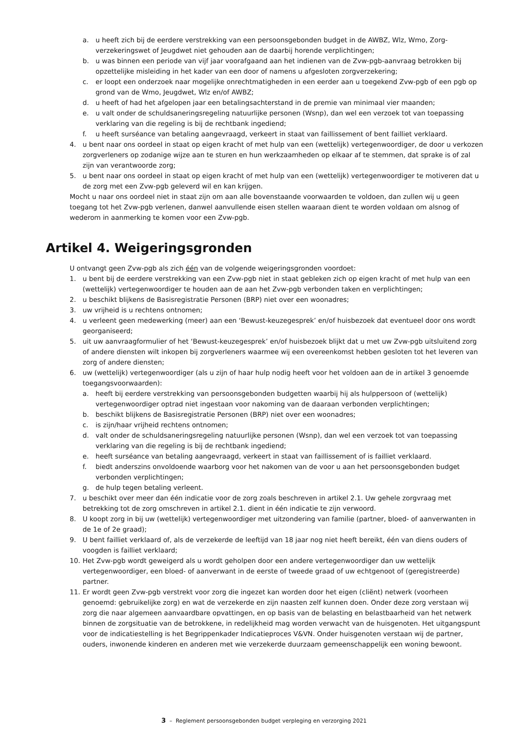a. u heeft zich bij de eerdere verstrekking van een persoonsgebonden budget in de AWBZ, Wlz, Wmo, Zorg-verzekeringswet of Jeugdwet niet gehouden aan de daarbij horende verplichtingen;
b. u was binnen een periode van vijf jaar voorafgaand aan het indienen van de Zvw-pgb-aanvraag betrokken bij opzettelijke misleiding in het kader van een door of namens u afgesloten zorgverzekering;
c. er loopt een onderzoek naar mogelijke onrechtmatigheden in een eerder aan u toegekend Zvw-pgb of een pgb op grond van de Wmo, Jeugdwet, Wlz en/of AWBZ;
d. u heeft of had het afgelopen jaar een betalingsachterstand in de premie van minimaal vier maanden;
e. u valt onder de schuldsaneringsregeling natuurlijke personen (Wsnp), dan wel een verzoek tot van toepassing verklaring van die regeling is bij de rechtbank ingediend;
f. u heeft surséance van betaling aangevraagd, verkeert in staat van faillissement of bent failliet verklaard.
4. u bent naar ons oordeel in staat op eigen kracht of met hulp van een (wettelijk) vertegenwoordiger, de door u verkozen zorgverleners op zodanige wijze aan te sturen en hun werkzaamheden op elkaar af te stemmen, dat sprake is of zal zijn van verantwoorde zorg;
5. u bent naar ons oordeel in staat op eigen kracht of met hulp van een (wettelijk) vertegenwoordiger te motiveren dat u de zorg met een Zvw-pgb geleverd wil en kan krijgen.
Mocht u naar ons oordeel niet in staat zijn om aan alle bovenstaande voorwaarden te voldoen, dan zullen wij u geen toegang tot het Zvw-pgb verlenen, danwel aanvullende eisen stellen waaraan dient te worden voldaan om alsnog of wederom in aanmerking te komen voor een Zvw-pgb.
Artikel 4. Weigeringsgronden
U ontvangt geen Zvw-pgb als zich één van de volgende weigeringsgronden voordoet:
1. u bent bij de eerdere verstrekking van een Zvw-pgb niet in staat gebleken zich op eigen kracht of met hulp van een (wettelijk) vertegenwoordiger te houden aan de aan het Zvw-pgb verbonden taken en verplichtingen;
2. u beschikt blijkens de Basisregistratie Personen (BRP) niet over een woonadres;
3. uw vrijheid is u rechtens ontnomen;
4. u verleent geen medewerking (meer) aan een ‘Bewust-keuzegesprek’ en/of huisbezoek dat eventueel door ons wordt georganiseerd;
5. uit uw aanvraagformulier of het ‘Bewust-keuzegesprek’ en/of huisbezoek blijkt dat u met uw Zvw-pgb uitsluitend zorg of andere diensten wilt inkopen bij zorgverleners waarmee wij een overeenkomst hebben gesloten tot het leveren van zorg of andere diensten;
6. uw (wettelijk) vertegenwoordiger (als u zijn of haar hulp nodig heeft voor het voldoen aan de in artikel 3 genoemde toegangsvoorwaarden):
a. heeft bij eerdere verstrekking van persoonsgebonden budgetten waarbij hij als hulppersoon of (wettelijk) vertegenwoordiger optrad niet ingestaan voor nakoming van de daaraan verbonden verplichtingen;
b. beschikt blijkens de Basisregistratie Personen (BRP) niet over een woonadres;
c. is zijn/haar vrijheid rechtens ontnomen;
d. valt onder de schuldsaneringsregeling natuurlijke personen (Wsnp), dan wel een verzoek tot van toepassing verklaring van die regeling is bij de rechtbank ingediend;
e. heeft surséance van betaling aangevraagd, verkeert in staat van faillissement of is failliet verklaard.
f. biedt anderszins onvoldoende waarborg voor het nakomen van de voor u aan het persoonsgebonden budget verbonden verplichtingen;
g. de hulp tegen betaling verleent.
7. u beschikt over meer dan één indicatie voor de zorg zoals beschreven in artikel 2.1. Uw gehele zorgvraag met betrekking tot de zorg omschreven in artikel 2.1. dient in één indicatie te zijn verwoord.
8. U koopt zorg in bij uw (wettelijk) vertegenwoordiger met uitzondering van familie (partner, bloed- of aanverwanten in de 1e of 2e graad);
9. U bent failliet verklaard of, als de verzekerde de leeftijd van 18 jaar nog niet heeft bereikt, één van diens ouders of voogden is failliet verklaard;
10. Het Zvw-pgb wordt geweigerd als u wordt geholpen door een andere vertegenwoordiger dan uw wettelijk vertegenwoordiger, een bloed- of aanverwant in de eerste of tweede graad of uw echtgenoot of (geregistreerde) partner.
11. Er wordt geen Zvw-pgb verstrekt voor zorg die ingezet kan worden door het eigen (cliënt) netwerk (voorheen genoemd: gebruikelijke zorg) en wat de verzekerde en zijn naasten zelf kunnen doen. Onder deze zorg verstaan wij zorg die naar algemeen aanvaardbare opvattingen, en op basis van de belasting en belastbaarheid van het netwerk binnen de zorgsituatie van de betrokkene, in redelijkheid mag worden verwacht van de huisgenoten. Het uitgangspunt voor de indicatiestelling is het Begrippenkader Indicatieproces V&VN. Onder huisgenoten verstaan wij de partner, ouders, inwonende kinderen en anderen met wie verzekerde duurzaam gemeenschappelijk een woning bewoont.
3 – Reglement persoonsgebonden budget verpleging en verzorging 2021